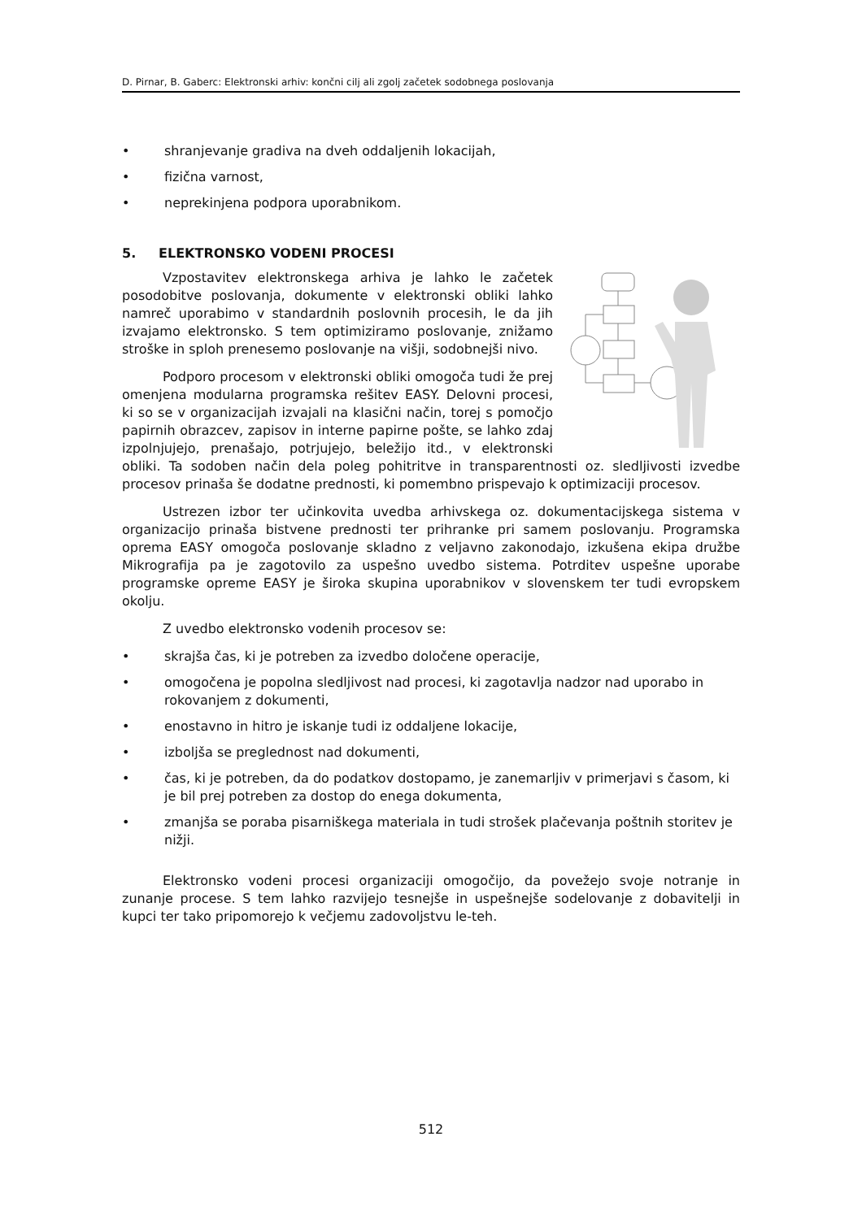D. Pirnar, B. Gaberc: Elektronski arhiv: končni cilj ali zgolj začetek sodobnega poslovanja
• shranjevanje gradiva na dveh oddaljenih lokacijah,
• fizična varnost,
• neprekinjena podpora uporabnikom.
5. ELEKTRONSKO VODENI PROCESI
Vzpostavitev elektronskega arhiva je lahko le začetek posodobitve poslovanja, dokumente v elektronski obliki lahko namreč uporabimo v standardnih poslovnih procesih, le da jih izvajamo elektronsko. S tem optimiziramo poslovanje, znižamo stroške in sploh prenesemo poslovanje na višji, sodobnejši nivo.
Podporo procesom v elektronski obliki omogoča tudi že prej omenjena modularna programska rešitev EASY. Delovni procesi, ki so se v organizacijah izvajali na klasični način, torej s pomočjo papirnih obrazcev, zapisov in interne papirne pošte, se lahko zdaj izpolnjujejo, prenašajo, potrjujejo, beležijo itd., v elektronski obliki. Ta sodoben način dela poleg pohitritve in transparentnosti oz. sledljivosti izvedbe procesov prinaša še dodatne prednosti, ki pomembno prispevajo k optimizaciji procesov.
Ustrezen izbor ter učinkovita uvedba arhivskega oz. dokumentacijskega sistema v organizacijo prinaša bistvene prednosti ter prihranke pri samem poslovanju. Programska oprema EASY omogoča poslovanje skladno z veljavno zakonodajo, izkušena ekipa družbe Mikrografija pa je zagotovilo za uspešno uvedbo sistema. Potrditev uspešne uporabe programske opreme EASY je široka skupina uporabnikov v slovenskem ter tudi evropskem okolju.
Z uvedbo elektronsko vodenih procesov se:
• skrajša čas, ki je potreben za izvedbo določene operacije,
• omogočena je popolna sledljivost nad procesi, ki zagotavlja nadzor nad uporabo in rokovanjem z dokumenti,
• enostavno in hitro je iskanje tudi iz oddaljene lokacije,
• izboljša se preglednost nad dokumenti,
• čas, ki je potreben, da do podatkov dostopamo, je zanemarljiv v primerjavi s časom, ki je bil prej potreben za dostop do enega dokumenta,
• zmanjša se poraba pisarniškega materiala in tudi strošek plačevanja poštnih storitev je nižji.
Elektronsko vodeni procesi organizaciji omogočijo, da povežejo svoje notranje in zunanje procese. S tem lahko razvijejo tesnejše in uspešnejše sodelovanje z dobavitelji in kupci ter tako pripomorejo k večjemu zadovoljstvu le-teh.
512